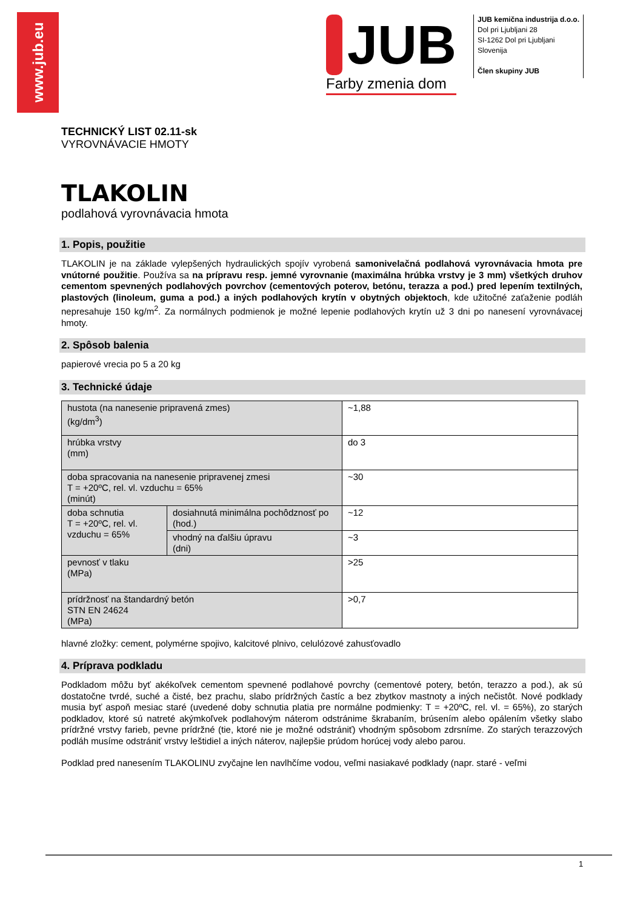www.jub.eu
JUB
Farby zmenia dom
JUB kemična industrija d.o.o.
Dol pri Ljubljani 28
SI-1262 Dol pri Ljubljani
Slovenija
Člen skupiny JUB
TECHNICKÝ LIST 02.11-sk
VYROVNÁVACIE HMOTY
TLAKOLIN
podlahová vyrovnávacia hmota
1. Popis, použitie
TLAKOLIN je na základe vylepšených hydraulických spojív vyrobená samonivelačná podlahová vyrovnávacia hmota pre vnútorné použitie. Používa sa na prípravu resp. jemné vyrovnanie (maximálna hrúbka vrstvy je 3 mm) všetkých druhov cementom spevnených podlahových povrchov (cementových poterov, betónu, terazza a pod.) pred lepením textilných, plastových (linoleum, guma a pod.) a iných podlahových krytín v obytných objektoch, kde užitočné zaťaženie podláh nepresahuje 150 kg/m<sup>2</sup>. Za normálnych podmienok je možné lepenie podlahových krytín už 3 dni po nanesení vyrovnávacej hmoty.
2. Spôsob balenia
papierové vrecia po 5 a 20 kg
3. Technické údaje
| hustota (na nanesenie pripravená zmes) (kg/dm<sup>3</sup>) | | ~1,88 |
| hrúbka vrstvy (mm) | | do 3 |
| doba spracovania na nanesenie pripravenej zmesi T = +20ºC, rel. vl. vzduchu = 65% (minút) | | ~30 |
| doba schnutia T = +20ºC, rel. vl. vzduchu = 65% | dosiahnutá minimálna pochôdznosť po (hod.) | ~12 |
| | vhodný na ďalšiu úpravu (dni) | ~3 |
| pevnosť v tlaku (MPa) | | >25 |
| prídržnosť na štandardný betón STN EN 24624 (MPa) | | >0,7 |
hlavné zložky: cement, polymérne spojivo, kalcitové plnivo, celulózové zahusťovadlo
4. Príprava podkladu
Podkladom môžu byť akékoľvek cementom spevnené podlahové povrchy (cementové potery, betón, terazzo a pod.), ak sú dostatočne tvrdé, suché a čisté, bez prachu, slabo prídržných častíc a bez zbytkov mastnoty a iných nečistôt. Nové podklady musia byť aspoň mesiac staré (uvedené doby schnutia platia pre normálne podmienky: T = +20ºC, rel. vl. = 65%), zo starých podkladov, ktoré sú natreté akýmkoľvek podlahovým náterom odstránime škrabaním, brúsením alebo opálením všetky slabo prídržné vrstvy farieb, pevne prídržné (tie, ktoré nie je možné odstrániť) vhodným spôsobom zdrsníme. Zo starých terazzových podláh musíme odstrániť vrstvy leštidiel a iných náterov, najlepšie prúdom horúcej vody alebo parou.
Podklad pred nanesením TLAKOLINU zvyčajne len navlhčíme vodou, veľmi nasiakavé podklady (napr. staré - veľmi
1